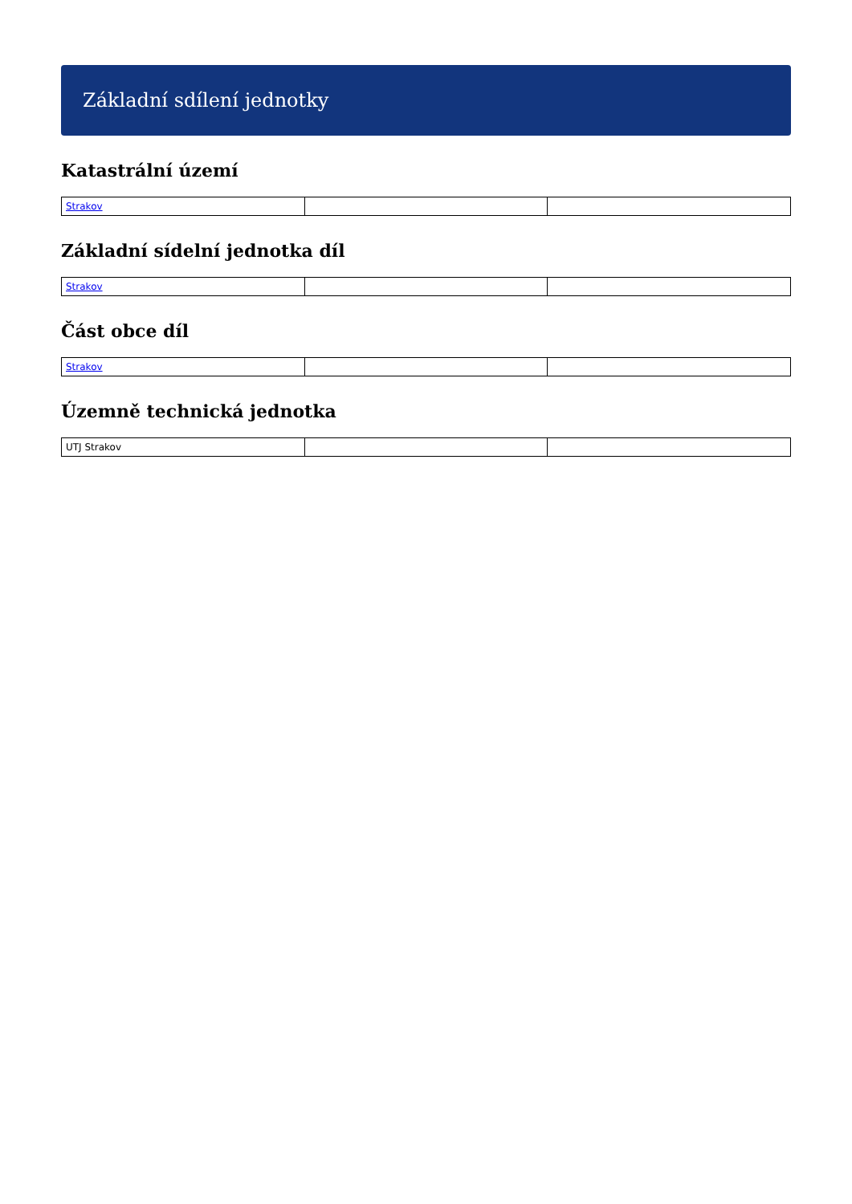Základní sdílení jednotky
Katastrální území
| Strakov | | |
Základní sídelní jednotka díl
| Strakov | | |
Část obce díl
| Strakov | | |
Územně technická jednotka
| UTJ Strakov | | |